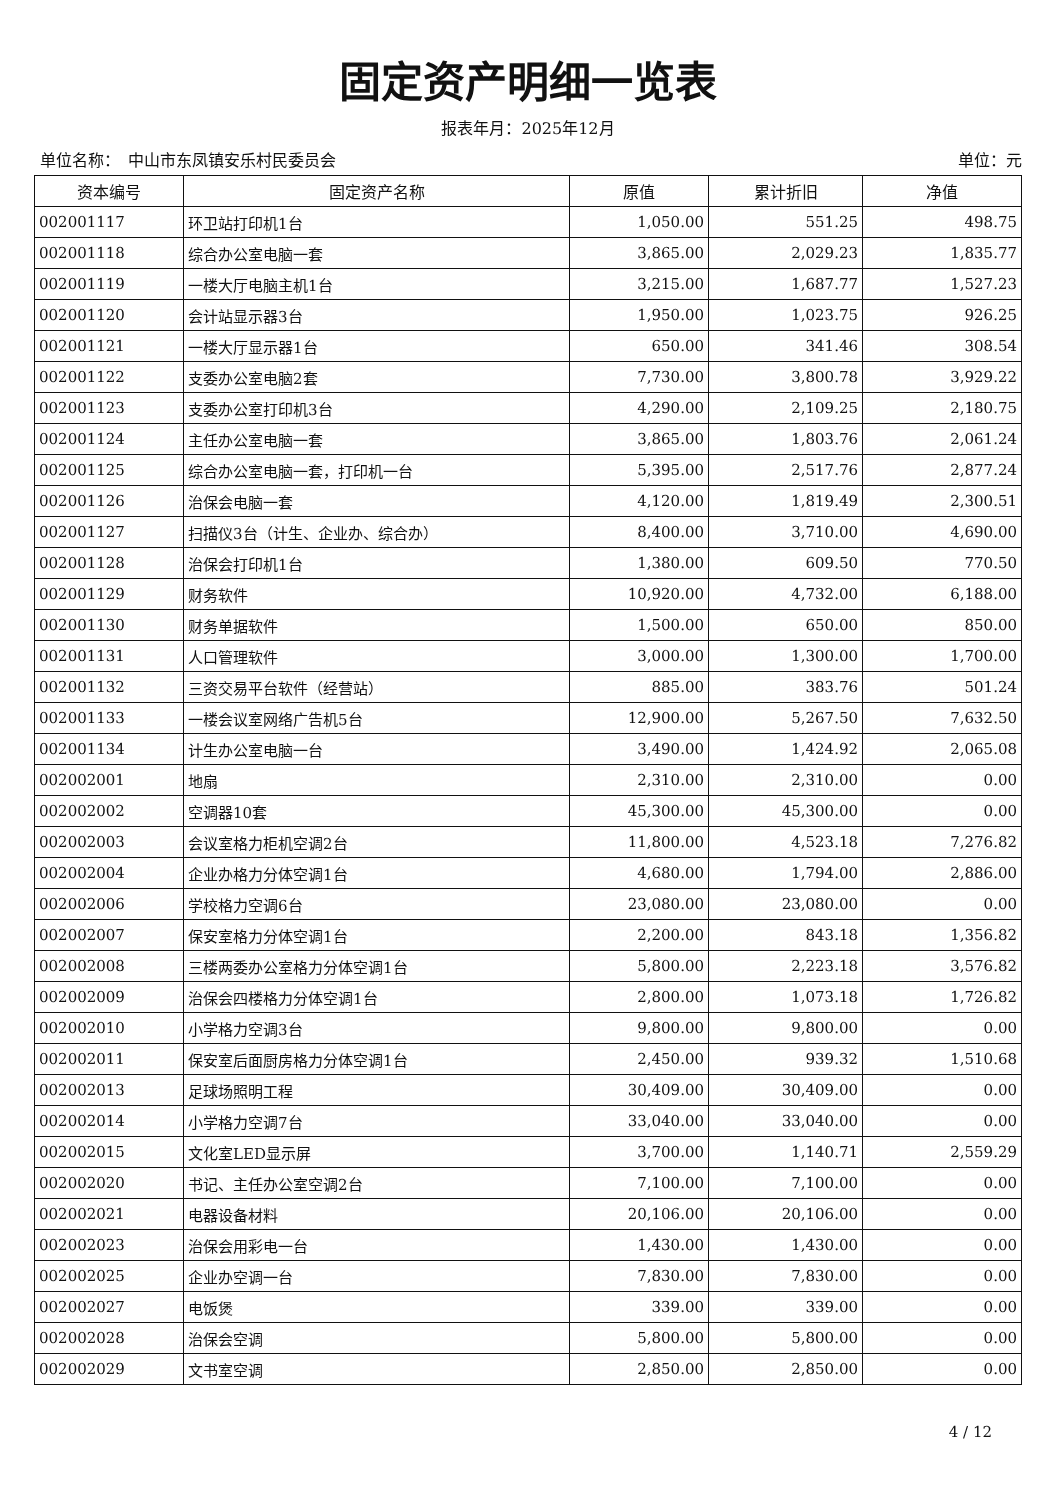固定资产明细一览表
报表年月：2025年12月
单位名称：　中山市东凤镇安乐村民委员会 单位：元
| 资本编号 | 固定资产名称 | 原值 | 累计折旧 | 净值 |
| --- | --- | --- | --- | --- |
| 002001117 | 环卫站打印机1台 | 1,050.00 | 551.25 | 498.75 |
| 002001118 | 综合办公室电脑一套 | 3,865.00 | 2,029.23 | 1,835.77 |
| 002001119 | 一楼大厅电脑主机1台 | 3,215.00 | 1,687.77 | 1,527.23 |
| 002001120 | 会计站显示器3台 | 1,950.00 | 1,023.75 | 926.25 |
| 002001121 | 一楼大厅显示器1台 | 650.00 | 341.46 | 308.54 |
| 002001122 | 支委办公室电脑2套 | 7,730.00 | 3,800.78 | 3,929.22 |
| 002001123 | 支委办公室打印机3台 | 4,290.00 | 2,109.25 | 2,180.75 |
| 002001124 | 主任办公室电脑一套 | 3,865.00 | 1,803.76 | 2,061.24 |
| 002001125 | 综合办公室电脑一套，打印机一台 | 5,395.00 | 2,517.76 | 2,877.24 |
| 002001126 | 治保会电脑一套 | 4,120.00 | 1,819.49 | 2,300.51 |
| 002001127 | 扫描仪3台（计生、企业办、综合办） | 8,400.00 | 3,710.00 | 4,690.00 |
| 002001128 | 治保会打印机1台 | 1,380.00 | 609.50 | 770.50 |
| 002001129 | 财务软件 | 10,920.00 | 4,732.00 | 6,188.00 |
| 002001130 | 财务单据软件 | 1,500.00 | 650.00 | 850.00 |
| 002001131 | 人口管理软件 | 3,000.00 | 1,300.00 | 1,700.00 |
| 002001132 | 三资交易平台软件（经营站） | 885.00 | 383.76 | 501.24 |
| 002001133 | 一楼会议室网络广告机5台 | 12,900.00 | 5,267.50 | 7,632.50 |
| 002001134 | 计生办公室电脑一台 | 3,490.00 | 1,424.92 | 2,065.08 |
| 002002001 | 地扇 | 2,310.00 | 2,310.00 | 0.00 |
| 002002002 | 空调器10套 | 45,300.00 | 45,300.00 | 0.00 |
| 002002003 | 会议室格力柜机空调2台 | 11,800.00 | 4,523.18 | 7,276.82 |
| 002002004 | 企业办格力分体空调1台 | 4,680.00 | 1,794.00 | 2,886.00 |
| 002002006 | 学校格力空调6台 | 23,080.00 | 23,080.00 | 0.00 |
| 002002007 | 保安室格力分体空调1台 | 2,200.00 | 843.18 | 1,356.82 |
| 002002008 | 三楼两委办公室格力分体空调1台 | 5,800.00 | 2,223.18 | 3,576.82 |
| 002002009 | 治保会四楼格力分体空调1台 | 2,800.00 | 1,073.18 | 1,726.82 |
| 002002010 | 小学格力空调3台 | 9,800.00 | 9,800.00 | 0.00 |
| 002002011 | 保安室后面厨房格力分体空调1台 | 2,450.00 | 939.32 | 1,510.68 |
| 002002013 | 足球场照明工程 | 30,409.00 | 30,409.00 | 0.00 |
| 002002014 | 小学格力空调7台 | 33,040.00 | 33,040.00 | 0.00 |
| 002002015 | 文化室LED显示屏 | 3,700.00 | 1,140.71 | 2,559.29 |
| 002002020 | 书记、主任办公室空调2台 | 7,100.00 | 7,100.00 | 0.00 |
| 002002021 | 电器设备材料 | 20,106.00 | 20,106.00 | 0.00 |
| 002002023 | 治保会用彩电一台 | 1,430.00 | 1,430.00 | 0.00 |
| 002002025 | 企业办空调一台 | 7,830.00 | 7,830.00 | 0.00 |
| 002002027 | 电饭煲 | 339.00 | 339.00 | 0.00 |
| 002002028 | 治保会空调 | 5,800.00 | 5,800.00 | 0.00 |
| 002002029 | 文书室空调 | 2,850.00 | 2,850.00 | 0.00 |
4 / 12